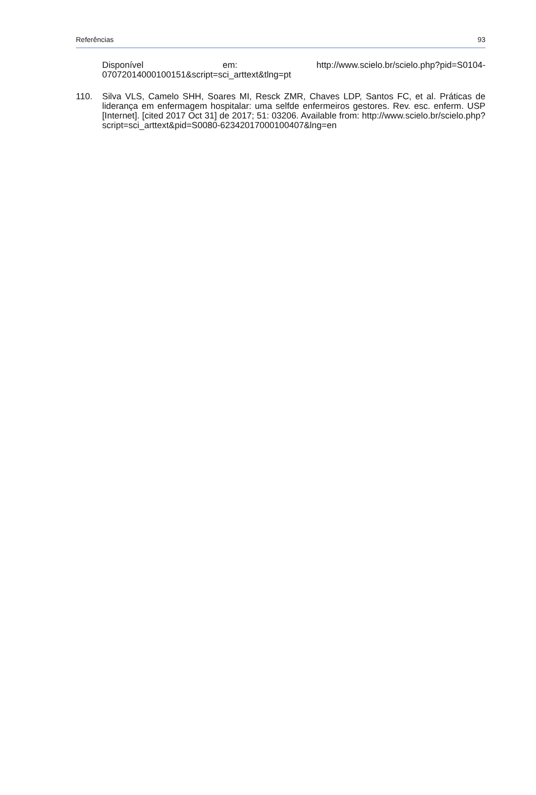Referências 93
Disponível em: http://www.scielo.br/scielo.php?pid=S0104-07072014000100151&script=sci_arttext&tlng=pt
110. Silva VLS, Camelo SHH, Soares MI, Resck ZMR, Chaves LDP, Santos FC, et al. Práticas de liderança em enfermagem hospitalar: uma selfde enfermeiros gestores. Rev. esc. enferm. USP [Internet]. [cited 2017 Oct 31] de 2017; 51: 03206. Available from: http://www.scielo.br/scielo.php?script=sci_arttext&pid=S0080-62342017000100407&lng=en